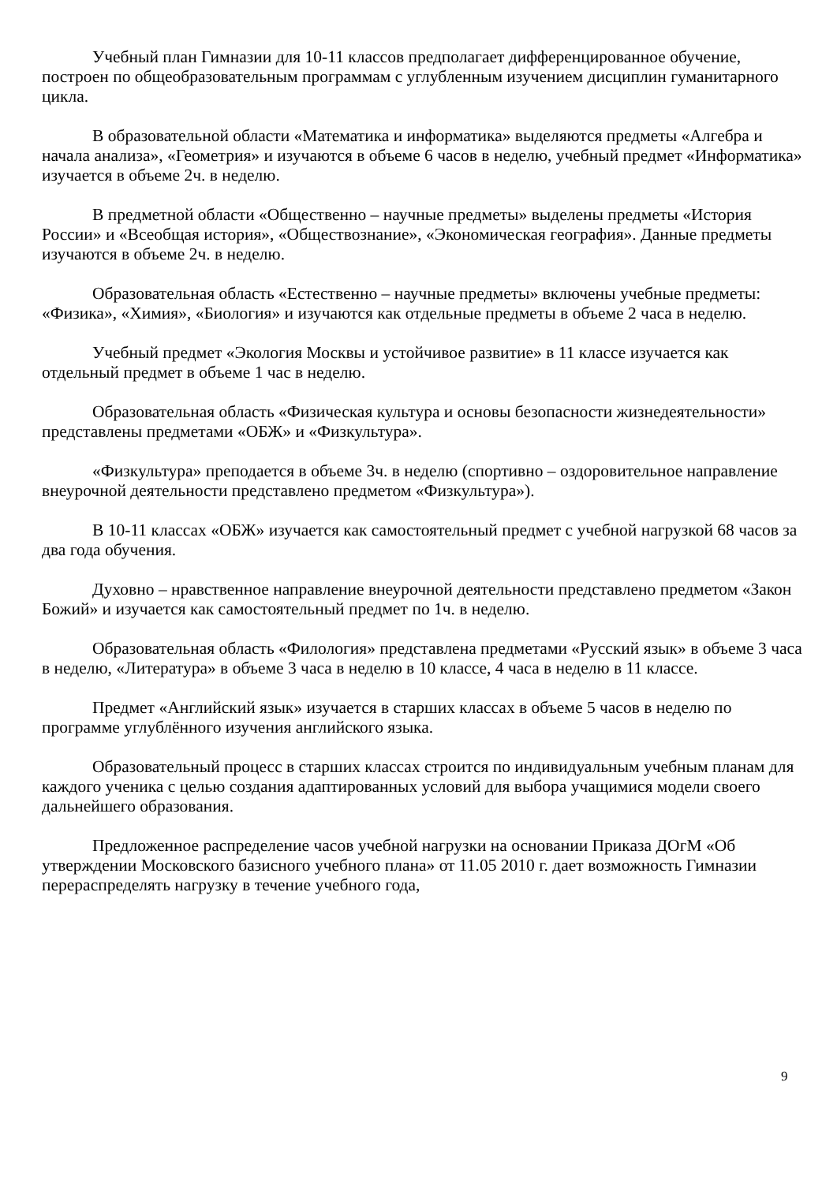Учебный план Гимназии для 10-11 классов предполагает дифференцированное обучение, построен по общеобразовательным программам с углубленным изучением дисциплин гуманитарного цикла.
В образовательной области «Математика и информатика» выделяются предметы «Алгебра и начала анализа», «Геометрия» и изучаются в объеме 6 часов в неделю, учебный предмет «Информатика» изучается в объеме 2ч. в неделю.
В предметной области «Общественно – научные предметы» выделены предметы «История России» и «Всеобщая история», «Обществознание», «Экономическая география». Данные предметы изучаются в объеме 2ч. в неделю.
Образовательная область «Естественно – научные предметы» включены учебные предметы: «Физика», «Химия», «Биология» и изучаются как отдельные предметы в объеме 2 часа в неделю.
Учебный предмет «Экология Москвы и устойчивое развитие» в 11 классе изучается как отдельный предмет в объеме 1 час в неделю.
Образовательная область «Физическая культура и основы безопасности жизнедеятельности» представлены предметами «ОБЖ» и «Физкультура».
«Физкультура» преподается в объеме 3ч. в неделю (спортивно – оздоровительное направление внеурочной деятельности представлено предметом «Физкультура»).
В 10-11 классах «ОБЖ» изучается как самостоятельный предмет с учебной нагрузкой 68 часов за два года обучения.
Духовно – нравственное направление внеурочной деятельности представлено предметом «Закон Божий» и изучается как самостоятельный предмет по 1ч. в неделю.
Образовательная область «Филология» представлена предметами «Русский язык» в объеме 3 часа в неделю, «Литература» в объеме 3 часа в неделю в 10 классе, 4 часа в неделю в 11 классе.
Предмет «Английский язык» изучается в старших классах в объеме 5 часов в неделю по программе углублённого изучения английского языка.
Образовательный процесс в старших классах строится по индивидуальным учебным планам для каждого ученика с целью создания адаптированных условий для выбора учащимися модели своего дальнейшего образования.
Предложенное распределение часов учебной нагрузки на основании Приказа ДОгМ «Об утверждении Московского базисного учебного плана» от 11.05 2010 г. дает возможность Гимназии перераспределять нагрузку в течение учебного года,
9